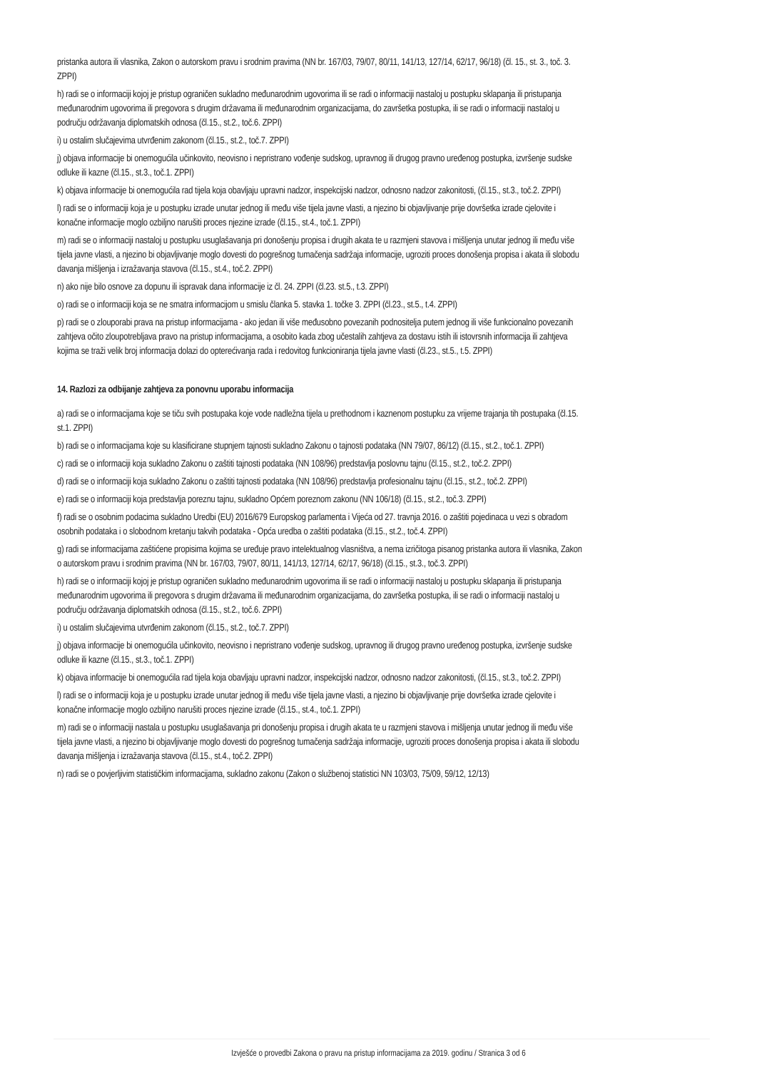pristanka autora ili vlasnika, Zakon o autorskom pravu i srodnim pravima (NN br. 167/03, 79/07, 80/11, 141/13, 127/14, 62/17, 96/18) (čl. 15., st. 3., toč. 3. ZPPI)
h) radi se o informaciji kojoj je pristup ograničen sukladno međunarodnim ugovorima ili se radi o informaciji nastaloj u postupku sklapanja ili pristupanja međunarodnim ugovorima ili pregovora s drugim državama ili međunarodnim organizacijama, do završetka postupka, ili se radi o informaciji nastaloj u području održavanja diplomatskih odnosa (čl.15., st.2., toč.6. ZPPI)
i) u ostalim slučajevima utvrđenim zakonom (čl.15., st.2., toč.7. ZPPI)
j) objava informacije bi onemogućila učinkovito, neovisno i nepristrano vođenje sudskog, upravnog ili drugog pravno uređenog postupka, izvršenje sudske odluke ili kazne (čl.15., st.3., toč.1. ZPPI)
k) objava informacije bi onemogućila rad tijela koja obavljaju upravni nadzor, inspekcijski nadzor, odnosno nadzor zakonitosti, (čl.15., st.3., toč.2. ZPPI)
l) radi se o informaciji koja je u postupku izrade unutar jednog ili među više tijela javne vlasti, a njezino bi objavljivanje prije dovršetka izrade cjelovite i konačne informacije moglo ozbiljno narušiti proces njezine izrade (čl.15., st.4., toč.1. ZPPI)
m) radi se o informaciji nastaloj u postupku usuglašavanja pri donošenju propisa i drugih akata te u razmjeni stavova i mišljenja unutar jednog ili među više tijela javne vlasti, a njezino bi objavljivanje moglo dovesti do pogrešnog tumačenja sadržaja informacije, ugroziti proces donošenja propisa i akata ili slobodu davanja mišljenja i izražavanja stavova (čl.15., st.4., toč.2. ZPPI)
n) ako nije bilo osnove za dopunu ili ispravak dana informacije iz čl. 24. ZPPI (čl.23. st.5., t.3. ZPPI)
o) radi se o informaciji koja se ne smatra informacijom u smislu članka 5. stavka 1. točke 3. ZPPI (čl.23., st.5., t.4. ZPPI)
p) radi se o zlouporabi prava na pristup informacijama - ako jedan ili više međusobno povezanih podnositelja putem jednog ili više funkcionalno povezanih zahtjeva očito zloupotrebljava pravo na pristup informacijama, a osobito kada zbog učestalih zahtjeva za dostavu istih ili istovrsnih informacija ili zahtjeva kojima se traži velik broj informacija dolazi do opterećivanja rada i redovitog funkcioniranja tijela javne vlasti (čl.23., st.5., t.5. ZPPI)
14. Razlozi za odbijanje zahtjeva za ponovnu uporabu informacija
a) radi se o informacijama koje se tiču svih postupaka koje vode nadležna tijela u prethodnom i kaznenom postupku za vrijeme trajanja tih postupaka (čl.15. st.1. ZPPI)
b) radi se o informacijama koje su klasificirane stupnjem tajnosti sukladno Zakonu o tajnosti podataka (NN 79/07, 86/12) (čl.15., st.2., toč.1. ZPPI)
c) radi se o informaciji koja sukladno Zakonu o zaštiti tajnosti podataka (NN 108/96) predstavlja poslovnu tajnu (čl.15., st.2., toč.2. ZPPI)
d) radi se o informaciji koja sukladno Zakonu o zaštiti tajnosti podataka (NN 108/96) predstavlja profesionalnu tajnu (čl.15., st.2., toč.2. ZPPI)
e) radi se o informaciji koja predstavlja poreznu tajnu, sukladno Općem poreznom zakonu (NN 106/18) (čl.15., st.2., toč.3. ZPPI)
f) radi se o osobnim podacima sukladno Uredbi (EU) 2016/679 Europskog parlamenta i Vijeća od 27. travnja 2016. o zaštiti pojedinaca u vezi s obradom osobnih podataka i o slobodnom kretanju takvih podataka - Opća uredba o zaštiti podataka (čl.15., st.2., toč.4. ZPPI)
g) radi se informacijama zaštićene propisima kojima se uređuje pravo intelektualnog vlasništva, a nema izričitoga pisanog pristanka autora ili vlasnika, Zakon o autorskom pravu i srodnim pravima (NN br. 167/03, 79/07, 80/11, 141/13, 127/14, 62/17, 96/18) (čl.15., st.3., toč.3. ZPPI)
h) radi se o informaciji kojoj je pristup ograničen sukladno međunarodnim ugovorima ili se radi o informaciji nastaloj u postupku sklapanja ili pristupanja međunarodnim ugovorima ili pregovora s drugim državama ili međunarodnim organizacijama, do završetka postupka, ili se radi o informaciji nastaloj u području održavanja diplomatskih odnosa (čl.15., st.2., toč.6. ZPPI)
i) u ostalim slučajevima utvrđenim zakonom (čl.15., st.2., toč.7. ZPPI)
j) objava informacije bi onemogućila učinkovito, neovisno i nepristrano vođenje sudskog, upravnog ili drugog pravno uređenog postupka, izvršenje sudske odluke ili kazne (čl.15., st.3., toč.1. ZPPI)
k) objava informacije bi onemogućila rad tijela koja obavljaju upravni nadzor, inspekcijski nadzor, odnosno nadzor zakonitosti, (čl.15., st.3., toč.2. ZPPI)
l) radi se o informaciji koja je u postupku izrade unutar jednog ili među više tijela javne vlasti, a njezino bi objavljivanje prije dovršetka izrade cjelovite i konačne informacije moglo ozbiljno narušiti proces njezine izrade (čl.15., st.4., toč.1. ZPPI)
m) radi se o informaciji nastala u postupku usuglašavanja pri donošenju propisa i drugih akata te u razmjeni stavova i mišljenja unutar jednog ili među više tijela javne vlasti, a njezino bi objavljivanje moglo dovesti do pogrešnog tumačenja sadržaja informacije, ugroziti proces donošenja propisa i akata ili slobodu davanja mišljenja i izražavanja stavova (čl.15., st.4., toč.2. ZPPI)
n) radi se o povjerljivim statističkim informacijama, sukladno zakonu (Zakon o službenoj statistici NN 103/03, 75/09, 59/12, 12/13)
Izvješće o provedbi Zakona o pravu na pristup informacijama za 2019. godinu / Stranica 3 od 6